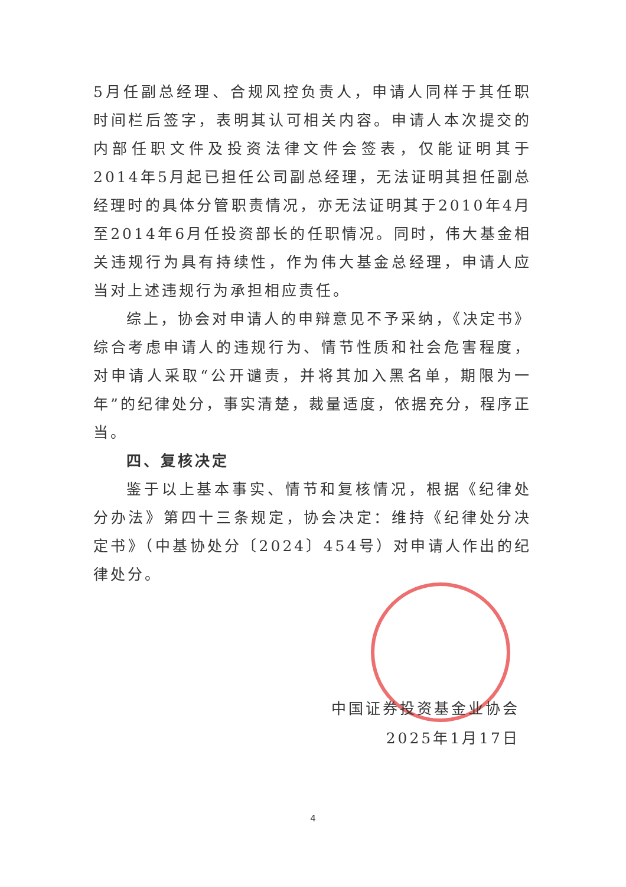5月任副总经理、合规风控负责人，申请人同样于其任职时间栏后签字，表明其认可相关内容。申请人本次提交的内部任职文件及投资法律文件会签表，仅能证明其于2014年5月起已担任公司副总经理，无法证明其担任副总经理时的具体分管职责情况，亦无法证明其于2010年4月至2014年6月任投资部长的任职情况。同时，伟大基金相关违规行为具有持续性，作为伟大基金总经理，申请人应当对上述违规行为承担相应责任。
综上，协会对申请人的申辩意见不予采纳，《决定书》综合考虑申请人的违规行为、情节性质和社会危害程度，对申请人采取“公开谴责，并将其加入黑名单，期限为一年”的纪律处分，事实清楚，裁量适度，依据充分，程序正当。
四、复核决定
鉴于以上基本事实、情节和复核情况，根据《纪律处分办法》第四十三条规定，协会决定：维持《纪律处分决定书》（中基协处分〔2024〕454号）对申请人作出的纪律处分。
中国证券投资基金业协会
2025年1月17日
4